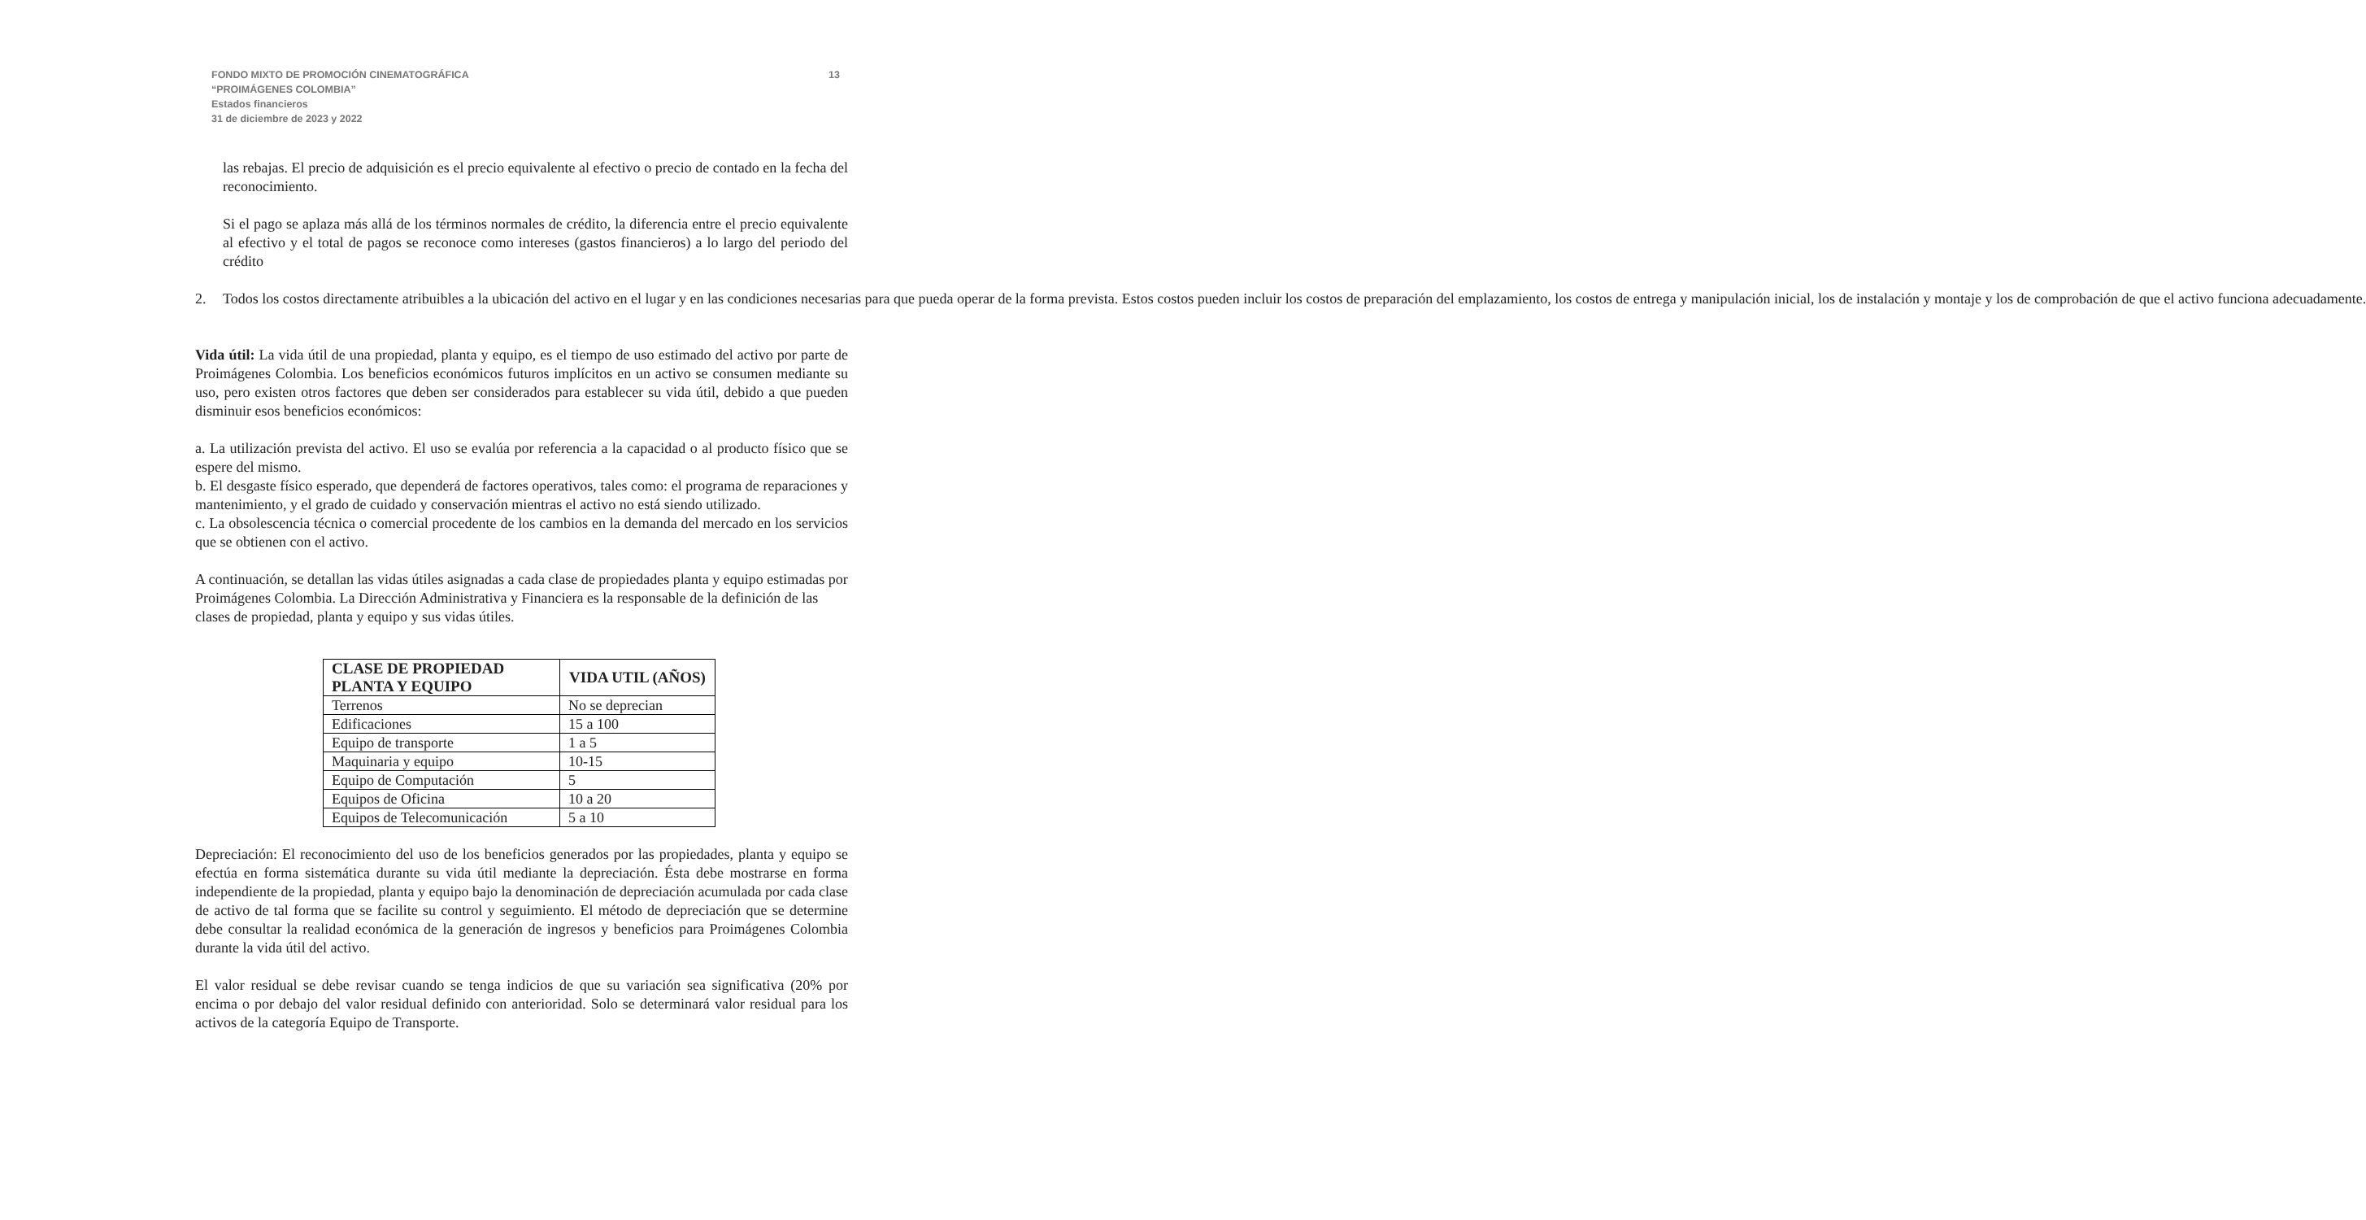FONDO MIXTO DE PROMOCIÓN CINEMATOGRÁFICA
“PROIMÁGENES COLOMBIA”
Estados financieros
31 de diciembre de 2023 y 2022
13
las rebajas. El precio de adquisición es el precio equivalente al efectivo o precio de contado en la fecha del reconocimiento.
Si el pago se aplaza más allá de los términos normales de crédito, la diferencia entre el precio equivalente al efectivo y el total de pagos se reconoce como intereses (gastos financieros) a lo largo del periodo del crédito
2. Todos los costos directamente atribuibles a la ubicación del activo en el lugar y en las condiciones necesarias para que pueda operar de la forma prevista. Estos costos pueden incluir los costos de preparación del emplazamiento, los costos de entrega y manipulación inicial, los de instalación y montaje y los de comprobación de que el activo funciona adecuadamente.
Vida útil: La vida útil de una propiedad, planta y equipo, es el tiempo de uso estimado del activo por parte de Proimágenes Colombia. Los beneficios económicos futuros implícitos en un activo se consumen mediante su uso, pero existen otros factores que deben ser considerados para establecer su vida útil, debido a que pueden disminuir esos beneficios económicos:
a. La utilización prevista del activo. El uso se evalúa por referencia a la capacidad o al producto físico que se espere del mismo.
b. El desgaste físico esperado, que dependerá de factores operativos, tales como: el programa de reparaciones y mantenimiento, y el grado de cuidado y conservación mientras el activo no está siendo utilizado.
c. La obsolescencia técnica o comercial procedente de los cambios en la demanda del mercado en los servicios que se obtienen con el activo.
A continuación, se detallan las vidas útiles asignadas a cada clase de propiedades planta y equipo estimadas por Proimágenes Colombia. La Dirección Administrativa y Financiera es la responsable de la definición de las clases de propiedad, planta y equipo y sus vidas útiles.
| CLASE DE PROPIEDAD PLANTA Y EQUIPO | VIDA UTIL (AÑOS) |
| --- | --- |
| Terrenos | No se deprecian |
| Edificaciones | 15 a 100 |
| Equipo de transporte | 1 a 5 |
| Maquinaria y equipo | 10-15 |
| Equipo de Computación | 5 |
| Equipos de Oficina | 10 a 20 |
| Equipos de Telecomunicación | 5 a 10 |
Depreciación: El reconocimiento del uso de los beneficios generados por las propiedades, planta y equipo se efectúa en forma sistemática durante su vida útil mediante la depreciación. Ésta debe mostrarse en forma independiente de la propiedad, planta y equipo bajo la denominación de depreciación acumulada por cada clase de activo de tal forma que se facilite su control y seguimiento. El método de depreciación que se determine debe consultar la realidad económica de la generación de ingresos y beneficios para Proimágenes Colombia durante la vida útil del activo.
El valor residual se debe revisar cuando se tenga indicios de que su variación sea significativa (20% por encima o por debajo del valor residual definido con anterioridad. Solo se determinará valor residual para los activos de la categoría Equipo de Transporte.